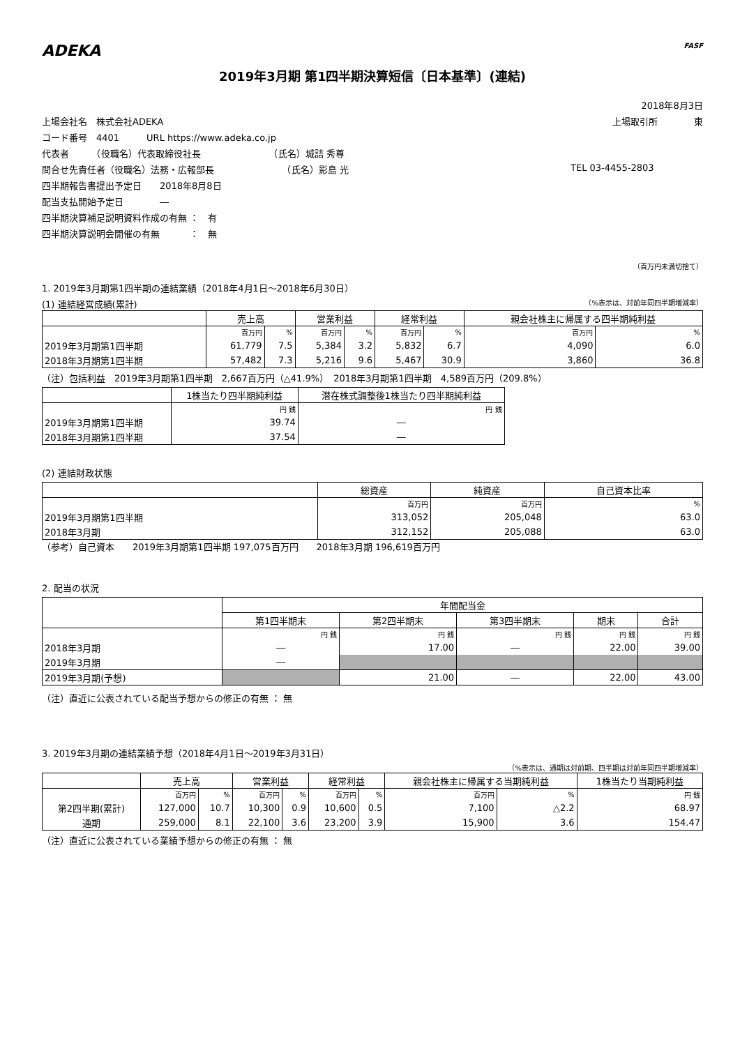ADEKA FASF
2019年3月期 第1四半期決算短信〔日本基準〕(連結)
2018年8月3日
上場会社名　株式会社ADEKA 上場取引所　　　　東
コード番号　4401　　　URL https://www.adeka.co.jp
代表者　　　（役職名）代表取締役社長　　　　　　　　（氏名）城詰 秀尊
問合せ先責任者（役職名）法務・広報部長　　　　　　　　（氏名）影島 光 TEL 03-4455-2803
四半期報告書提出予定日　　2018年8月8日
配当支払開始予定日　　　　―
四半期決算補足説明資料作成の有無 ：　有
四半期決算説明会開催の有無　　　 ：　無
（百万円未満切捨て）
1. 2019年3月期第1四半期の連結業績（2018年4月1日～2018年6月30日）
(1) 連結経営成績(累計) （%表示は、対前年同四半期増減率）
| | 売上高 | | 営業利益 | | 経常利益 | | 親会社株主に帰属する四半期純利益 | |
| --- | --- | --- | --- | --- | --- | --- | --- | --- |
| | 百万円 | % | 百万円 | % | 百万円 | % | 百万円 | % |
| 2019年3月期第1四半期 | 61,779 | 7.5 | 5,384 | 3.2 | 5,832 | 6.7 | 4,090 | 6.0 |
| 2018年3月期第1四半期 | 57,482 | 7.3 | 5,216 | 9.6 | 5,467 | 30.9 | 3,860 | 36.8 |
（注）包括利益　2019年3月期第1四半期　2,667百万円（△41.9%）　2018年3月期第1四半期　4,589百万円（209.8%）
| | 1株当たり四半期純利益 | 潜在株式調整後1株当たり四半期純利益 |
| --- | --- | --- |
| | 円 銭 | 円 銭 |
| 2019年3月期第1四半期 | 39.74 | ― |
| 2018年3月期第1四半期 | 37.54 | ― |
(2) 連結財政状態
| | 総資産 | 純資産 | 自己資本比率 |
| --- | --- | --- | --- |
| | 百万円 | 百万円 | % |
| 2019年3月期第1四半期 | 313,052 | 205,048 | 63.0 |
| 2018年3月期 | 312,152 | 205,088 | 63.0 |
（参考）自己資本　　2019年3月期第1四半期 197,075百万円　　2018年3月期 196,619百万円
2. 配当の状況
| | 年間配当金 | | | | |
| --- | --- | --- | --- | --- | --- |
| | 第1四半期末 | 第2四半期末 | 第3四半期末 | 期末 | 合計 |
| | 円 銭 | 円 銭 | 円 銭 | 円 銭 | 円 銭 |
| 2018年3月期 | ― | 17.00 | ― | 22.00 | 39.00 |
| 2019年3月期 | ― | | | | |
| 2019年3月期(予想) | | 21.00 | ― | 22.00 | 43.00 |
（注）直近に公表されている配当予想からの修正の有無 ： 無
3. 2019年3月期の連結業績予想（2018年4月1日～2019年3月31日）
（%表示は、通期は対前期、四半期は対前年同四半期増減率）
| | 売上高 | | 営業利益 | | 経常利益 | | 親会社株主に帰属する当期純利益 | | 1株当たり当期純利益 |
| --- | --- | --- | --- | --- | --- | --- | --- | --- | --- |
| | 百万円 | % | 百万円 | % | 百万円 | % | 百万円 | % | 円 銭 |
| 第2四半期(累計) | 127,000 | 10.7 | 10,300 | 0.9 | 10,600 | 0.5 | 7,100 | △2.2 | 68.97 |
| 通期 | 259,000 | 8.1 | 22,100 | 3.6 | 23,200 | 3.9 | 15,900 | 3.6 | 154.47 |
（注）直近に公表されている業績予想からの修正の有無 ： 無